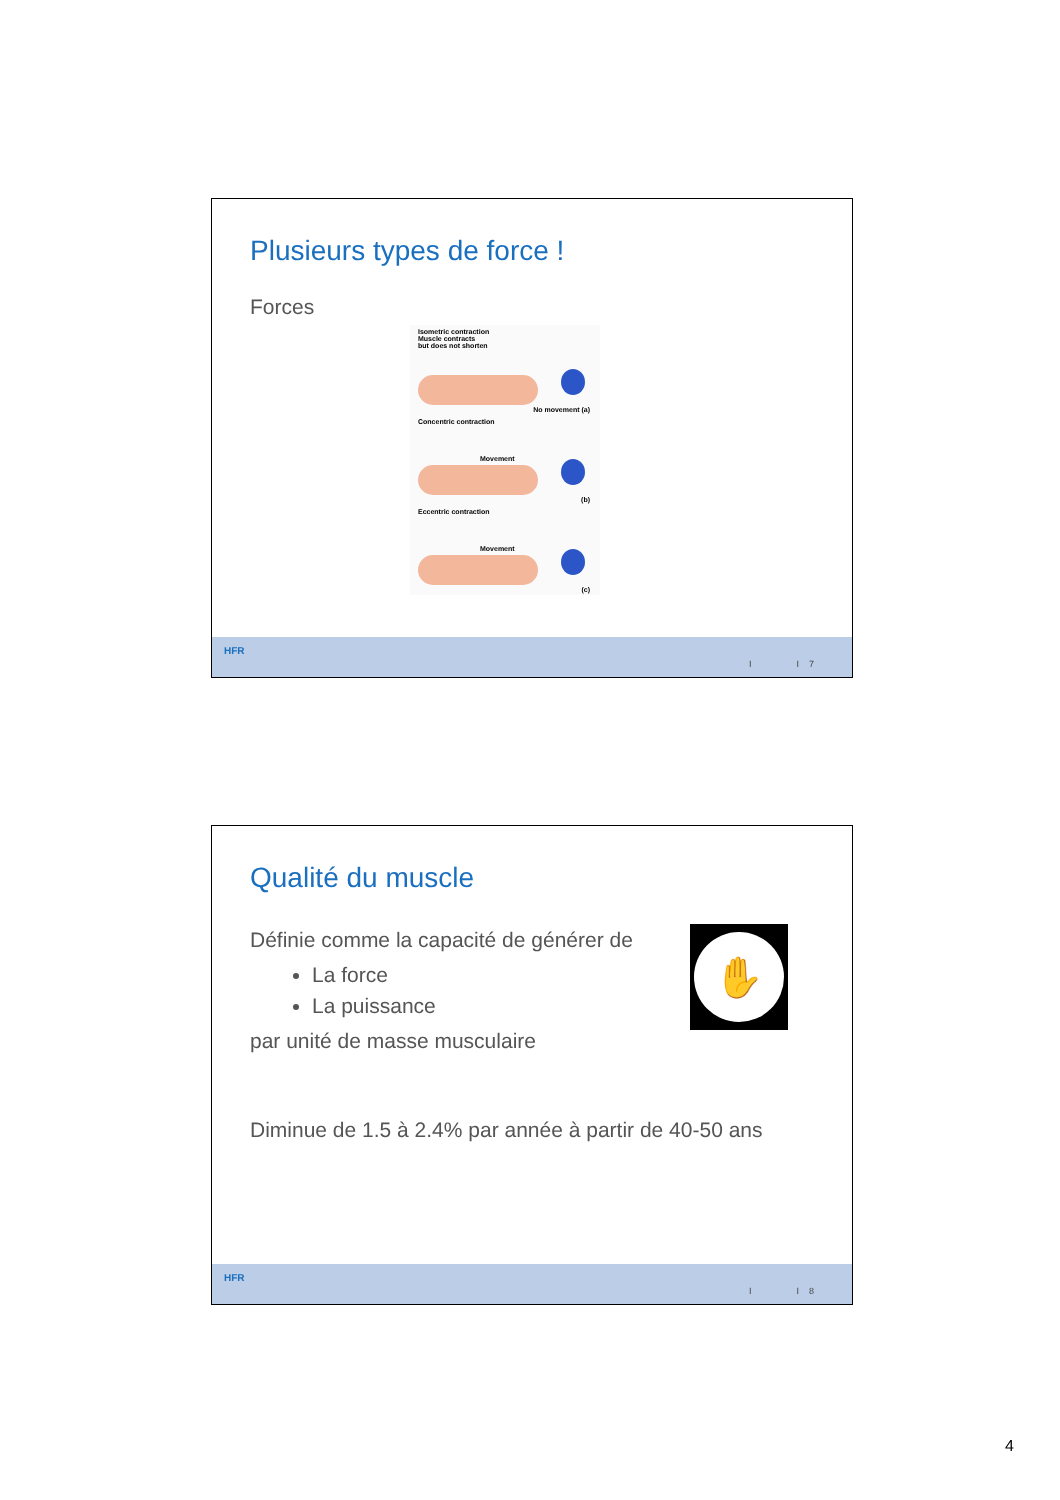Plusieurs types de force !
Forces
Isometric contraction
Muscle contracts
but does not shorten
No movement (a)
Concentric contraction
Movement
(b)
Eccentric contraction
Movement
(c)
HFR
I I 7
Qualité du muscle
Définie comme la capacité de générer de
La force
La puissance
par unité de masse musculaire
✋
Diminue de 1.5 à 2.4% par année à partir de 40-50 ans
HFR
I I 8
4